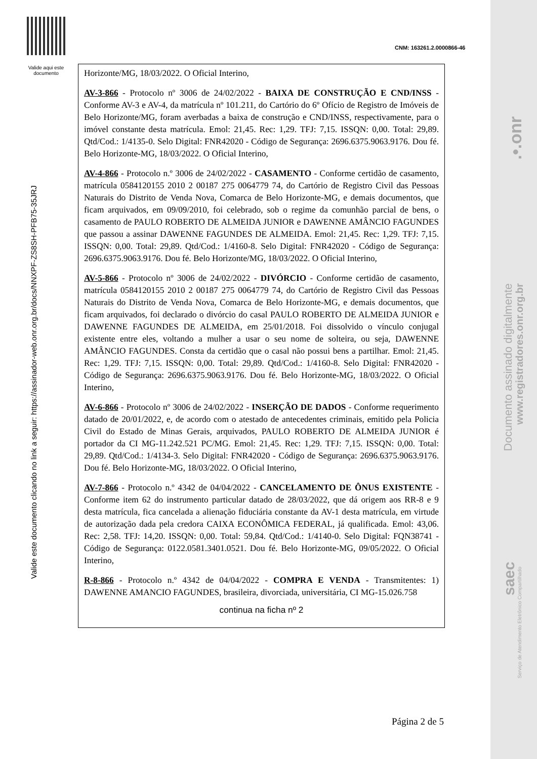Valide aqui este documento
Valide este documento clicando no link a seguir: https://assinador-web.onr.org.br/docs/NNXPF-ZS8SH-PFB75-35JRJ
.•.onr
Documento assinado digitalmente
www.registradores.onr.org.br
saec
Serviço de Atendimento Eletrônico Compartilhado
CNM: 163261.2.0000866-46
Horizonte/MG, 18/03/2022. O Oficial Interino,
AV-3-866 - Protocolo nº 3006 de 24/02/2022 - BAIXA DE CONSTRUÇÃO E CND/INSS - Conforme AV-3 e AV-4, da matrícula nº 101.211, do Cartório do 6º Ofício de Registro de Imóveis de Belo Horizonte/MG, foram averbadas a baixa de construção e CND/INSS, respectivamente, para o imóvel constante desta matrícula. Emol: 21,45. Rec: 1,29. TFJ: 7,15. ISSQN: 0,00. Total: 29,89. Qtd/Cod.: 1/4135-0. Selo Digital: FNR42020 - Código de Segurança: 2696.6375.9063.9176. Dou fé. Belo Horizonte-MG, 18/03/2022. O Oficial Interino,
AV-4-866 - Protocolo n.º 3006 de 24/02/2022 - CASAMENTO - Conforme certidão de casamento, matrícula 0584120155 2010 2 00187 275 0064779 74, do Cartório de Registro Civil das Pessoas Naturais do Distrito de Venda Nova, Comarca de Belo Horizonte-MG, e demais documentos, que ficam arquivados, em 09/09/2010, foi celebrado, sob o regime da comunhão parcial de bens, o casamento de PAULO ROBERTO DE ALMEIDA JUNIOR e DAWENNE AMÂNCIO FAGUNDES que passou a assinar DAWENNE FAGUNDES DE ALMEIDA. Emol: 21,45. Rec: 1,29. TFJ: 7,15. ISSQN: 0,00. Total: 29,89. Qtd/Cod.: 1/4160-8. Selo Digital: FNR42020 - Código de Segurança: 2696.6375.9063.9176. Dou fé. Belo Horizonte/MG, 18/03/2022. O Oficial Interino,
AV-5-866 - Protocolo nº 3006 de 24/02/2022 - DIVÓRCIO - Conforme certidão de casamento, matrícula 0584120155 2010 2 00187 275 0064779 74, do Cartório de Registro Civil das Pessoas Naturais do Distrito de Venda Nova, Comarca de Belo Horizonte-MG, e demais documentos, que ficam arquivados, foi declarado o divórcio do casal PAULO ROBERTO DE ALMEIDA JUNIOR e DAWENNE FAGUNDES DE ALMEIDA, em 25/01/2018. Foi dissolvido o vínculo conjugal existente entre eles, voltando a mulher a usar o seu nome de solteira, ou seja, DAWENNE AMÂNCIO FAGUNDES. Consta da certidão que o casal não possui bens a partilhar. Emol: 21,45. Rec: 1,29. TFJ: 7,15. ISSQN: 0,00. Total: 29,89. Qtd/Cod.: 1/4160-8. Selo Digital: FNR42020 - Código de Segurança: 2696.6375.9063.9176. Dou fé. Belo Horizonte-MG, 18/03/2022. O Oficial Interino,
AV-6-866 - Protocolo nº 3006 de 24/02/2022 - INSERÇÃO DE DADOS - Conforme requerimento datado de 20/01/2022, e, de acordo com o atestado de antecedentes criminais, emitido pela Policia Civil do Estado de Minas Gerais, arquivados, PAULO ROBERTO DE ALMEIDA JUNIOR é portador da CI MG-11.242.521 PC/MG. Emol: 21,45. Rec: 1,29. TFJ: 7,15. ISSQN: 0,00. Total: 29,89. Qtd/Cod.: 1/4134-3. Selo Digital: FNR42020 - Código de Segurança: 2696.6375.9063.9176. Dou fé. Belo Horizonte-MG, 18/03/2022. O Oficial Interino,
AV-7-866 - Protocolo n.º 4342 de 04/04/2022 - CANCELAMENTO DE ÔNUS EXISTENTE - Conforme item 62 do instrumento particular datado de 28/03/2022, que dá origem aos RR-8 e 9 desta matrícula, fica cancelada a alienação fiduciária constante da AV-1 desta matrícula, em virtude de autorização dada pela credora CAIXA ECONÔMICA FEDERAL, já qualificada. Emol: 43,06. Rec: 2,58. TFJ: 14,20. ISSQN: 0,00. Total: 59,84. Qtd/Cod.: 1/4140-0. Selo Digital: FQN38741 - Código de Segurança: 0122.0581.3401.0521. Dou fé. Belo Horizonte-MG, 09/05/2022. O Oficial Interino,
R-8-866 - Protocolo n.º 4342 de 04/04/2022 - COMPRA E VENDA - Transmitentes: 1) DAWENNE AMANCIO FAGUNDES, brasileira, divorciada, universitária, CI MG-15.026.758
continua na ficha nº 2
Página 2 de 5